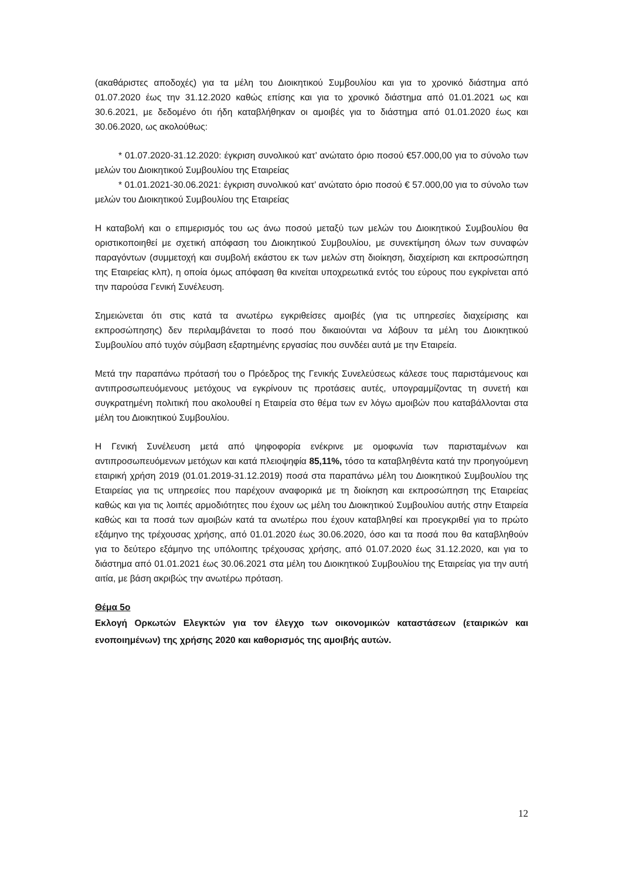(ακαθάριστες αποδοχές) για τα μέλη του Διοικητικού Συμβουλίου και για το χρονικό διάστημα από 01.07.2020 έως την 31.12.2020 καθώς επίσης και για το χρονικό διάστημα από 01.01.2021 ως και 30.6.2021, με δεδομένο ότι ήδη καταβλήθηκαν οι αμοιβές για το διάστημα από 01.01.2020 έως και 30.06.2020, ως ακολούθως:
* 01.07.2020-31.12.2020: έγκριση συνολικού κατ’ ανώτατο όριο ποσού €57.000,00 για το σύνολο των μελών του Διοικητικού Συμβουλίου της Εταιρείας
* 01.01.2021-30.06.2021: έγκριση συνολικού κατ’ ανώτατο όριο ποσού € 57.000,00 για το σύνολο των μελών του Διοικητικού Συμβουλίου της Εταιρείας
Η καταβολή και ο επιμερισμός του ως άνω ποσού μεταξύ των μελών του Διοικητικού Συμβουλίου θα οριστικοποιηθεί με σχετική απόφαση του Διοικητικού Συμβουλίου, με συνεκτίμηση όλων των συναφών παραγόντων (συμμετοχή και συμβολή εκάστου εκ των μελών στη διοίκηση, διαχείριση και εκπροσώπηση της Εταιρείας κλπ), η οποία όμως απόφαση θα κινείται υποχρεωτικά εντός του εύρους που εγκρίνεται από την παρούσα Γενική Συνέλευση.
Σημειώνεται ότι στις κατά τα ανωτέρω εγκριθείσες αμοιβές (για τις υπηρεσίες διαχείρισης και εκπροσώπησης) δεν περιλαμβάνεται το ποσό που δικαιούνται να λάβουν τα μέλη του Διοικητικού Συμβουλίου από τυχόν σύμβαση εξαρτημένης εργασίας που συνδέει αυτά με την Εταιρεία.
Μετά την παραπάνω πρότασή του ο Πρόεδρος της Γενικής Συνελεύσεως κάλεσε τους παριστάμενους και αντιπροσωπευόμενους μετόχους να εγκρίνουν τις προτάσεις αυτές, υπογραμμίζοντας τη συνετή και συγκρατημένη πολιτική που ακολουθεί η Εταιρεία στο θέμα των εν λόγω αμοιβών που καταβάλλονται στα μέλη του Διοικητικού Συμβουλίου.
Η Γενική Συνέλευση μετά από ψηφοφορία ενέκρινε με ομοφωνία των παρισταμένων και αντιπροσωπευόμενων μετόχων και κατά πλειοψηφία 85,11%, τόσο τα καταβληθέντα κατά την προηγούμενη εταιρική χρήση 2019 (01.01.2019-31.12.2019) ποσά στα παραπάνω μέλη του Διοικητικού Συμβουλίου της Εταιρείας για τις υπηρεσίες που παρέχουν αναφορικά με τη διοίκηση και εκπροσώπηση της Εταιρείας καθώς και για τις λοιπές αρμοδιότητες που έχουν ως μέλη του Διοικητικού Συμβουλίου αυτής στην Εταιρεία καθώς και τα ποσά των αμοιβών κατά τα ανωτέρω που έχουν καταβληθεί και προεγκριθεί για το πρώτο εξάμηνο της τρέχουσας χρήσης, από 01.01.2020 έως 30.06.2020, όσο και τα ποσά που θα καταβληθούν για το δεύτερο εξάμηνο της υπόλοιπης τρέχουσας χρήσης, από 01.07.2020 έως 31.12.2020, και για το διάστημα από 01.01.2021 έως 30.06.2021 στα μέλη του Διοικητικού Συμβουλίου της Εταιρείας για την αυτή αιτία, με βάση ακριβώς την ανωτέρω πρόταση.
Θέμα 5ο
Εκλογή Ορκωτών Ελεγκτών για τον έλεγχο των οικονομικών καταστάσεων (εταιρικών και ενοποιημένων) της χρήσης 2020 και καθορισμός της αμοιβής αυτών.
12